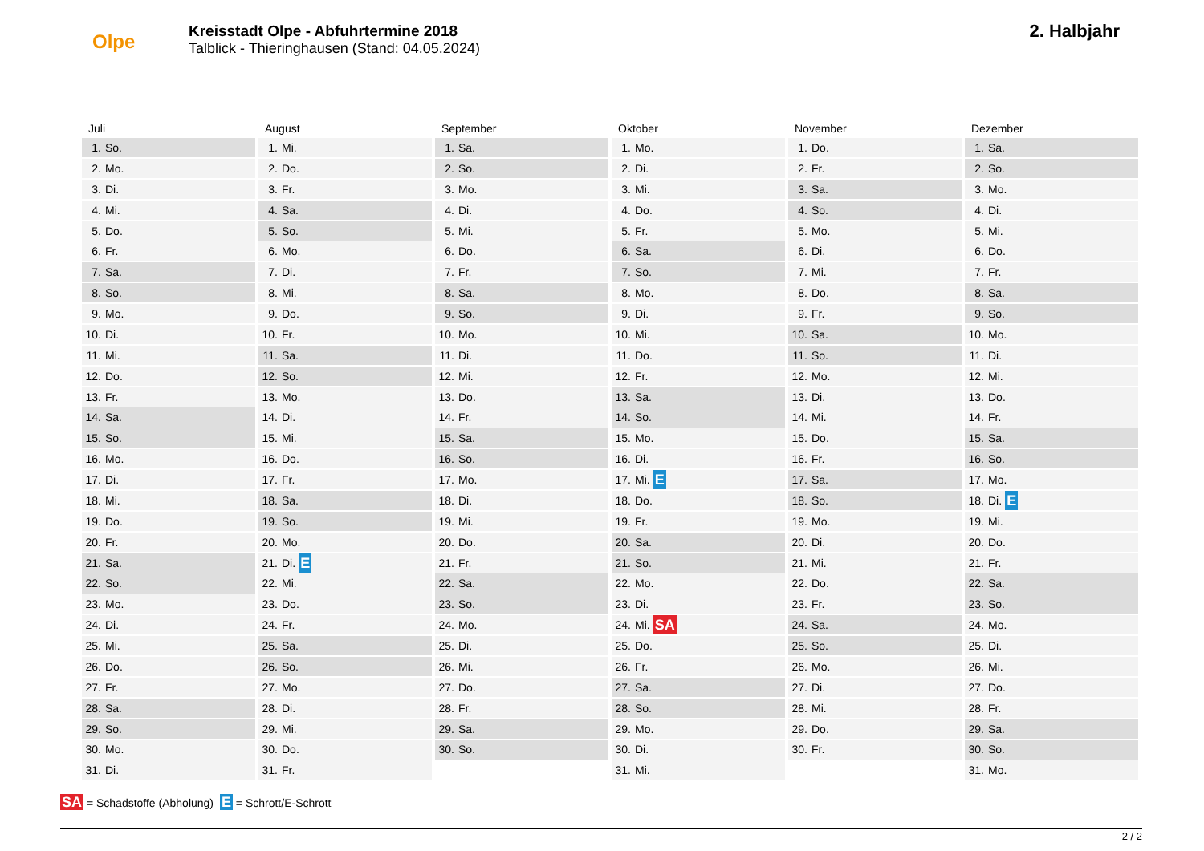Olpe
Kreisstadt Olpe - Abfuhrtermine 2018
Talblick - Thieringhausen (Stand: 04.05.2024)
2. Halbjahr
Juli
1. So.
2. Mo.
3. Di.
4. Mi.
5. Do.
6. Fr.
7. Sa.
8. So.
9. Mo.
10. Di.
11. Mi.
12. Do.
13. Fr.
14. Sa.
15. So.
16. Mo.
17. Di.
18. Mi.
19. Do.
20. Fr.
21. Sa.
22. So.
23. Mo.
24. Di.
25. Mi.
26. Do.
27. Fr.
28. Sa.
29. So.
30. Mo.
31. Di.
August
1. Mi.
2. Do.
3. Fr.
4. Sa.
5. So.
6. Mo.
7. Di.
8. Mi.
9. Do.
10. Fr.
11. Sa.
12. So.
13. Mo.
14. Di.
15. Mi.
16. Do.
17. Fr.
18. Sa.
19. So.
20. Mo.
21. Di. E
22. Mi.
23. Do.
24. Fr.
25. Sa.
26. So.
27. Mo.
28. Di.
29. Mi.
30. Do.
31. Fr.
September
1. Sa.
2. So.
3. Mo.
4. Di.
5. Mi.
6. Do.
7. Fr.
8. Sa.
9. So.
10. Mo.
11. Di.
12. Mi.
13. Do.
14. Fr.
15. Sa.
16. So.
17. Mo.
18. Di.
19. Mi.
20. Do.
21. Fr.
22. Sa.
23. So.
24. Mo.
25. Di.
26. Mi.
27. Do.
28. Fr.
29. Sa.
30. So.
Oktober
1. Mo.
2. Di.
3. Mi.
4. Do.
5. Fr.
6. Sa.
7. So.
8. Mo.
9. Di.
10. Mi.
11. Do.
12. Fr.
13. Sa.
14. So.
15. Mo.
16. Di.
17. Mi. E
18. Do.
19. Fr.
20. Sa.
21. So.
22. Mo.
23. Di.
24. Mi. SA
25. Do.
26. Fr.
27. Sa.
28. So.
29. Mo.
30. Di.
31. Mi.
November
1. Do.
2. Fr.
3. Sa.
4. So.
5. Mo.
6. Di.
7. Mi.
8. Do.
9. Fr.
10. Sa.
11. So.
12. Mo.
13. Di.
14. Mi.
15. Do.
16. Fr.
17. Sa.
18. So.
19. Mo.
20. Di.
21. Mi.
22. Do.
23. Fr.
24. Sa.
25. So.
26. Mo.
27. Di.
28. Mi.
29. Do.
30. Fr.
Dezember
1. Sa.
2. So.
3. Mo.
4. Di.
5. Mi.
6. Do.
7. Fr.
8. Sa.
9. So.
10. Mo.
11. Di.
12. Mi.
13. Do.
14. Fr.
15. Sa.
16. So.
17. Mo.
18. Di. E
19. Mi.
20. Do.
21. Fr.
22. Sa.
23. So.
24. Mo.
25. Di.
26. Mi.
27. Do.
28. Fr.
29. Sa.
30. So.
31. Mo.
SA = Schadstoffe (Abholung) E = Schrott/E-Schrott
2 / 2